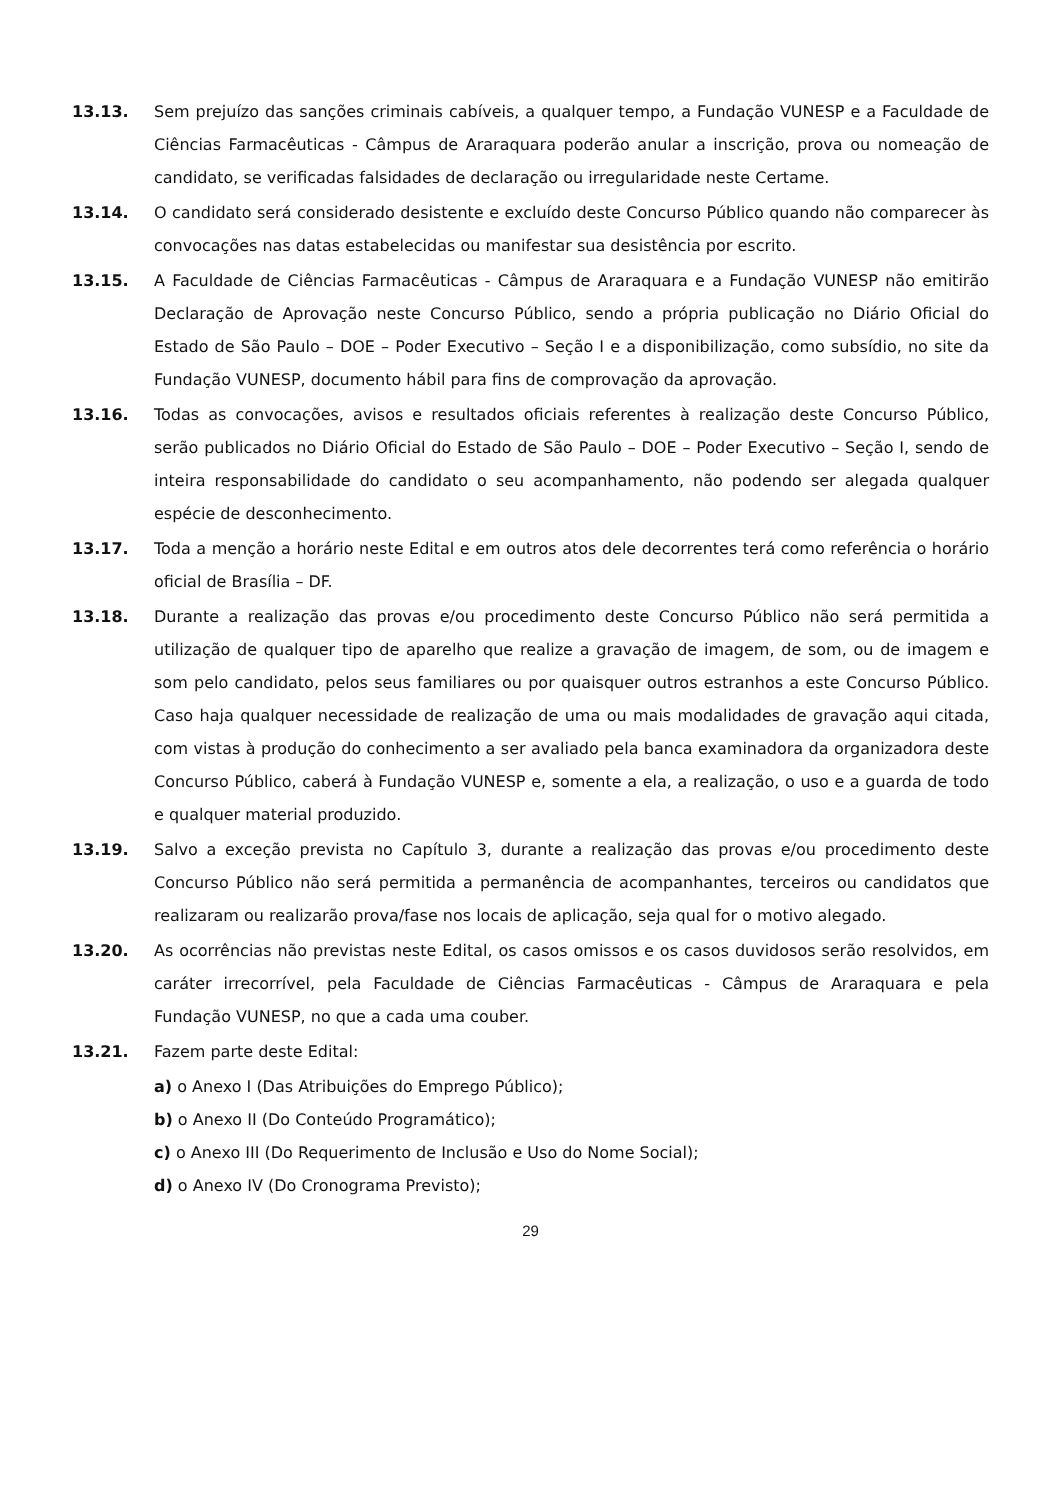13.13. Sem prejuízo das sanções criminais cabíveis, a qualquer tempo, a Fundação VUNESP e a Faculdade de Ciências Farmacêuticas - Câmpus de Araraquara poderão anular a inscrição, prova ou nomeação de candidato, se verificadas falsidades de declaração ou irregularidade neste Certame.
13.14. O candidato será considerado desistente e excluído deste Concurso Público quando não comparecer às convocações nas datas estabelecidas ou manifestar sua desistência por escrito.
13.15. A Faculdade de Ciências Farmacêuticas - Câmpus de Araraquara e a Fundação VUNESP não emitirão Declaração de Aprovação neste Concurso Público, sendo a própria publicação no Diário Oficial do Estado de São Paulo – DOE – Poder Executivo – Seção I e a disponibilização, como subsídio, no site da Fundação VUNESP, documento hábil para fins de comprovação da aprovação.
13.16. Todas as convocações, avisos e resultados oficiais referentes à realização deste Concurso Público, serão publicados no Diário Oficial do Estado de São Paulo – DOE – Poder Executivo – Seção I, sendo de inteira responsabilidade do candidato o seu acompanhamento, não podendo ser alegada qualquer espécie de desconhecimento.
13.17. Toda a menção a horário neste Edital e em outros atos dele decorrentes terá como referência o horário oficial de Brasília – DF.
13.18. Durante a realização das provas e/ou procedimento deste Concurso Público não será permitida a utilização de qualquer tipo de aparelho que realize a gravação de imagem, de som, ou de imagem e som pelo candidato, pelos seus familiares ou por quaisquer outros estranhos a este Concurso Público. Caso haja qualquer necessidade de realização de uma ou mais modalidades de gravação aqui citada, com vistas à produção do conhecimento a ser avaliado pela banca examinadora da organizadora deste Concurso Público, caberá à Fundação VUNESP e, somente a ela, a realização, o uso e a guarda de todo e qualquer material produzido.
13.19. Salvo a exceção prevista no Capítulo 3, durante a realização das provas e/ou procedimento deste Concurso Público não será permitida a permanência de acompanhantes, terceiros ou candidatos que realizaram ou realizarão prova/fase nos locais de aplicação, seja qual for o motivo alegado.
13.20. As ocorrências não previstas neste Edital, os casos omissos e os casos duvidosos serão resolvidos, em caráter irrecorrível, pela Faculdade de Ciências Farmacêuticas - Câmpus de Araraquara e pela Fundação VUNESP, no que a cada uma couber.
13.21. Fazem parte deste Edital:
a) o Anexo I (Das Atribuições do Emprego Público);
b) o Anexo II (Do Conteúdo Programático);
c) o Anexo III (Do Requerimento de Inclusão e Uso do Nome Social);
d) o Anexo IV (Do Cronograma Previsto);
29